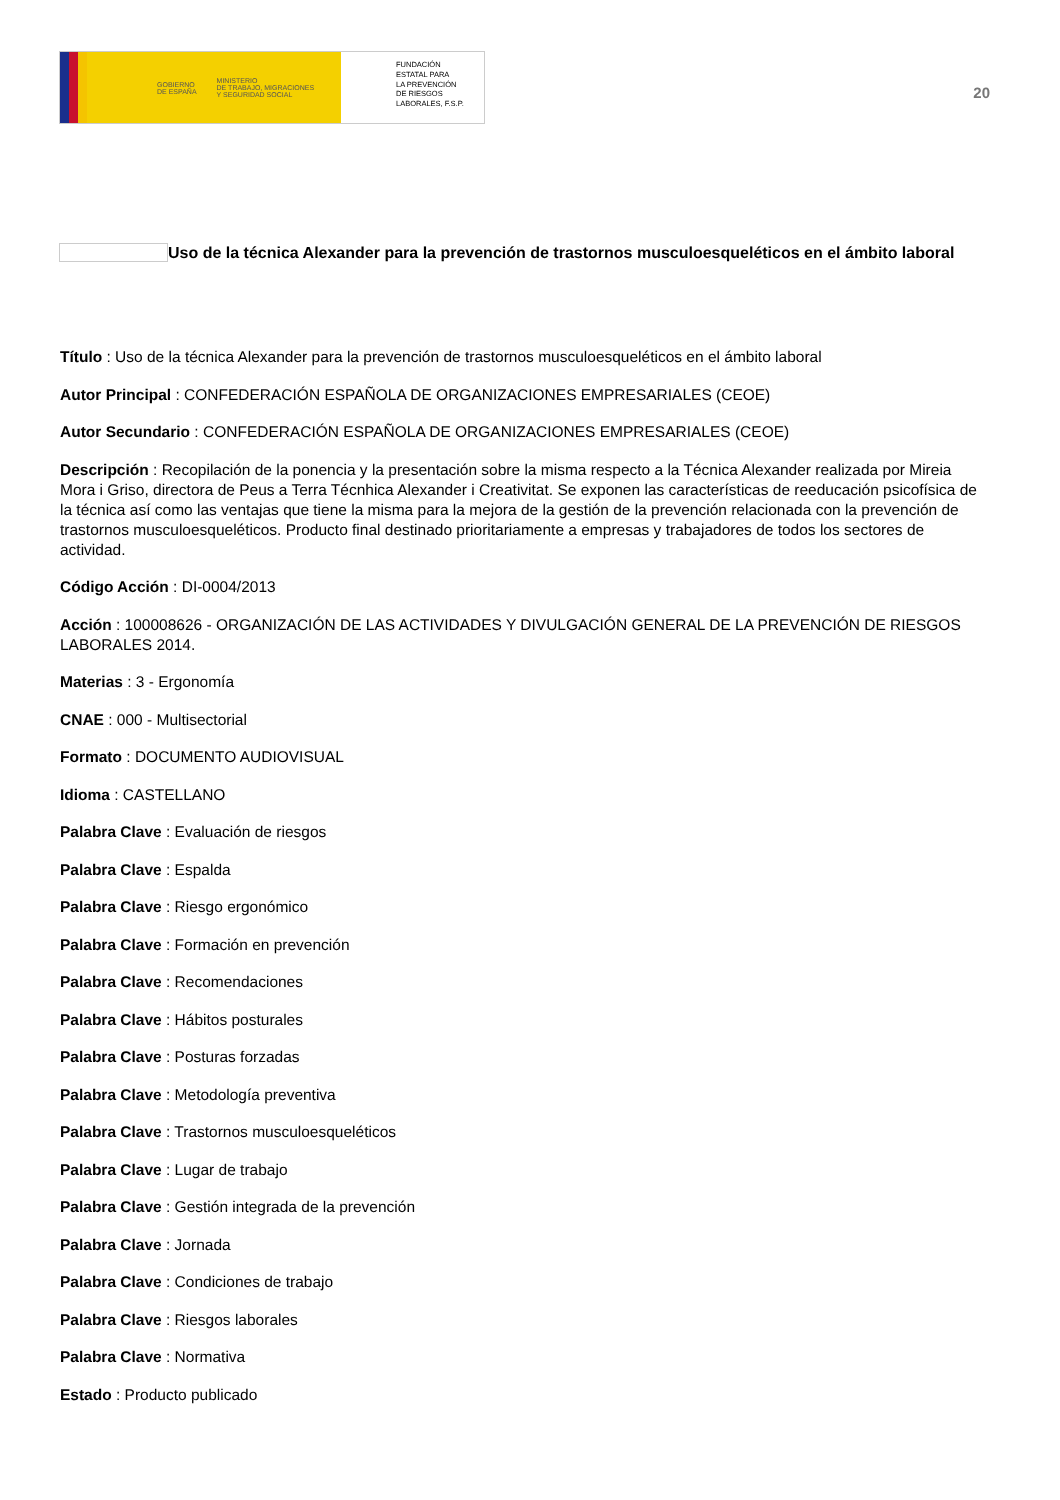GOBIERNO
DE ESPAÑA MINISTERIO
DE TRABAJO, MIGRACIONES
Y SEGURIDAD SOCIAL
FUNDACIÓN
ESTATAL PARA
LA PREVENCIÓN
DE RIESGOS
LABORALES, F.S.P.
20
Uso de la técnica Alexander para la prevención de trastornos musculoesqueléticos en el ámbito laboral
Título : Uso de la técnica Alexander para la prevención de trastornos musculoesqueléticos en el ámbito laboral
Autor Principal : CONFEDERACIÓN ESPAÑOLA DE ORGANIZACIONES EMPRESARIALES (CEOE)
Autor Secundario : CONFEDERACIÓN ESPAÑOLA DE ORGANIZACIONES EMPRESARIALES (CEOE)
Descripción : Recopilación de la ponencia y la presentación sobre la misma respecto a la Técnica Alexander realizada por Mireia Mora i Griso, directora de Peus a Terra Técnhica Alexander i Creativitat. Se exponen las características de reeducación psicofísica de la técnica así como las ventajas que tiene la misma para la mejora de la gestión de la prevención relacionada con la prevención de trastornos musculoesqueléticos. Producto final destinado prioritariamente a empresas y trabajadores de todos los sectores de actividad.
Código Acción : DI-0004/2013
Acción : 100008626 - ORGANIZACIÓN DE LAS ACTIVIDADES Y DIVULGACIÓN GENERAL DE LA PREVENCIÓN DE RIESGOS LABORALES 2014.
Materias : 3 - Ergonomía
CNAE : 000 - Multisectorial
Formato : DOCUMENTO AUDIOVISUAL
Idioma : CASTELLANO
Palabra Clave : Evaluación de riesgos
Palabra Clave : Espalda
Palabra Clave : Riesgo ergonómico
Palabra Clave : Formación en prevención
Palabra Clave : Recomendaciones
Palabra Clave : Hábitos posturales
Palabra Clave : Posturas forzadas
Palabra Clave : Metodología preventiva
Palabra Clave : Trastornos musculoesqueléticos
Palabra Clave : Lugar de trabajo
Palabra Clave : Gestión integrada de la prevención
Palabra Clave : Jornada
Palabra Clave : Condiciones de trabajo
Palabra Clave : Riesgos laborales
Palabra Clave : Normativa
Estado : Producto publicado